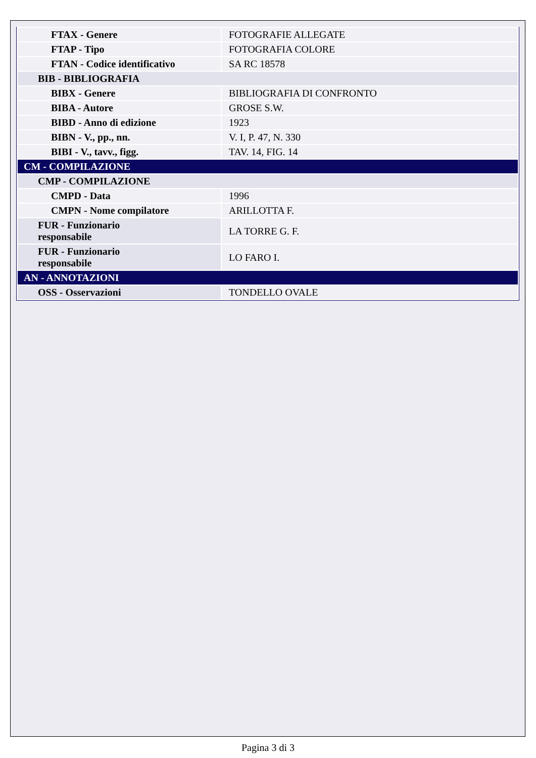| FTAX - Genere | FOTOGRAFIE ALLEGATE |
| FTAP - Tipo | FOTOGRAFIA COLORE |
| FTAN - Codice identificativo | SA RC 18578 |
| BIB - BIBLIOGRAFIA | |
| BIBX - Genere | BIBLIOGRAFIA DI CONFRONTO |
| BIBA - Autore | GROSE S.W. |
| BIBD - Anno di edizione | 1923 |
| BIBN - V., pp., nn. | V. I, P. 47, N. 330 |
| BIBI - V., tavv., figg. | TAV. 14, FIG. 14 |
| CM - COMPILAZIONE | |
| CMP - COMPILAZIONE | |
| CMPD - Data | 1996 |
| CMPN - Nome compilatore | ARILLOTTA F. |
| FUR - Funzionario responsabile | LA TORRE G. F. |
| FUR - Funzionario responsabile | LO FARO I. |
| AN - ANNOTAZIONI | |
| OSS - Osservazioni | TONDELLO OVALE |
Pagina 3 di 3